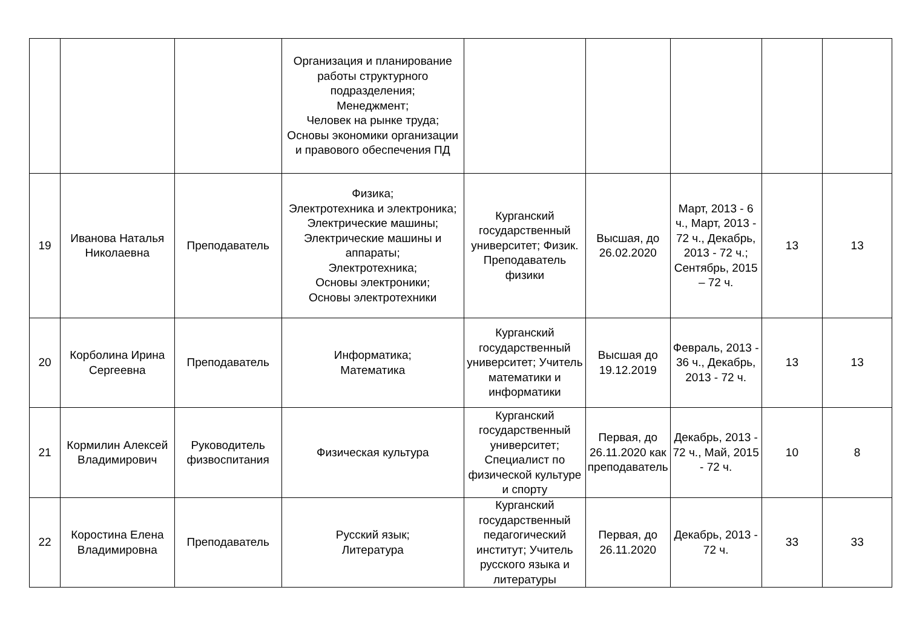| | | | Организация и планирование работы структурного подразделения; Менеджмент; Человек на рынке труда; Основы экономики организации и правового обеспечения ПД | | | | | |
| 19 | Иванова Наталья Николаевна | Преподаватель | Физика; Электротехника и электроника; Электрические машины; Электрические машины и аппараты; Электротехника; Основы электроники; Основы электротехники | Курганский государственный университет; Физик. Преподаватель физики | Высшая, до 26.02.2020 | Март, 2013 - 6 ч., Март, 2013 - 72 ч., Декабрь, 2013 - 72 ч.; Сентябрь, 2015 – 72 ч. | 13 | 13 |
| 20 | Корболина Ирина Сергеевна | Преподаватель | Информатика; Математика | Курганский государственный университет; Учитель математики и информатики | Высшая до 19.12.2019 | Февраль, 2013 - 36 ч., Декабрь, 2013 - 72 ч. | 13 | 13 |
| 21 | Кормилин Алексей Владимирович | Руководитель физвоспитания | Физическая культура | Курганский государственный университет; Специалист по физической культуре и спорту | Первая, до 26.11.2020 как преподаватель | Декабрь, 2013 - 72 ч., Май, 2015 - 72 ч. | 10 | 8 |
| 22 | Коростина Елена Владимировна | Преподаватель | Русский язык; Литература | Курганский государственный педагогический институт; Учитель русского языка и литературы | Первая, до 26.11.2020 | Декабрь, 2013 - 72 ч. | 33 | 33 |